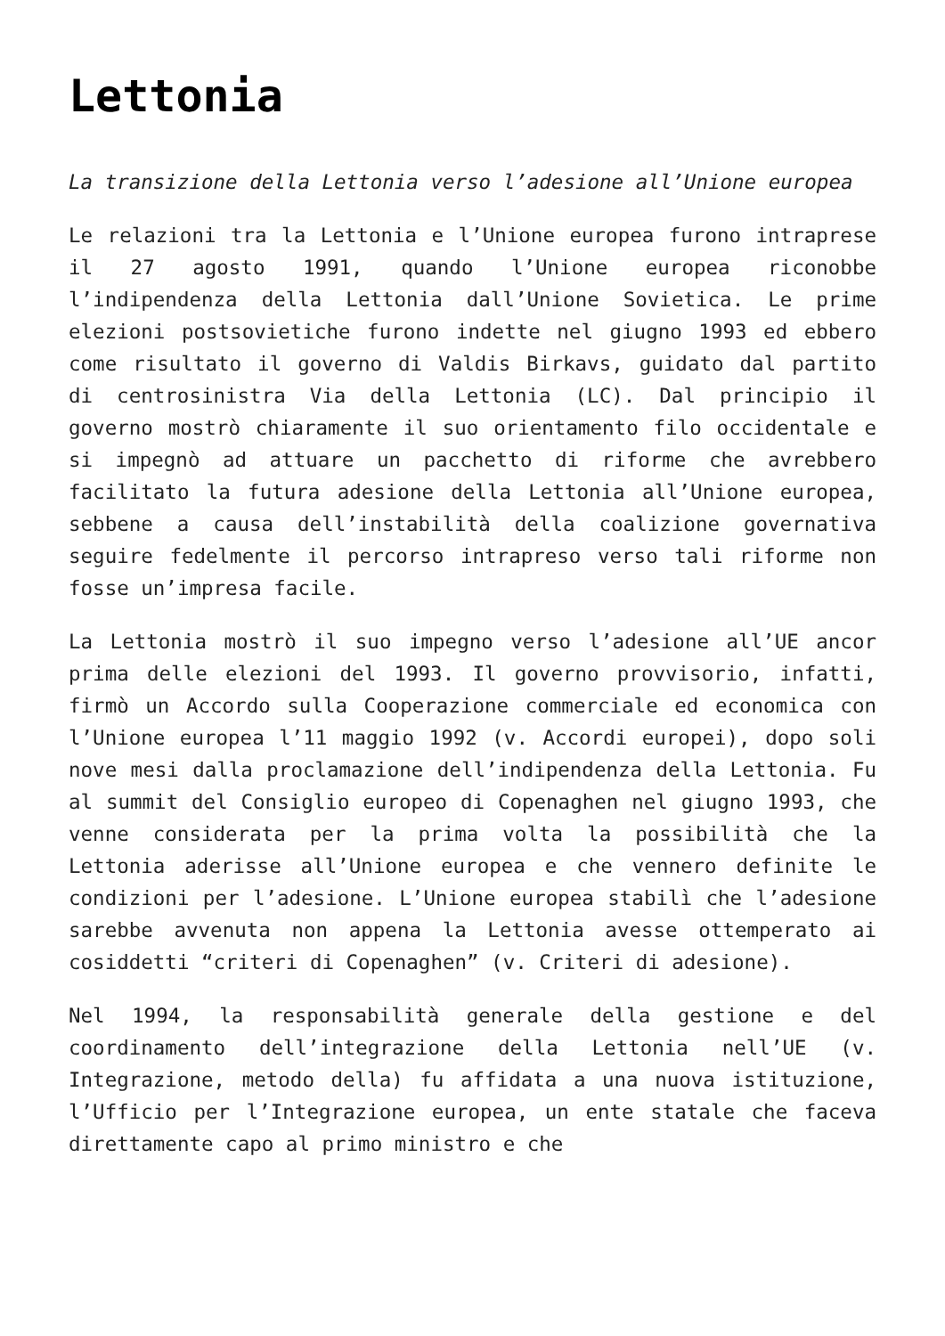Lettonia
La transizione della Lettonia verso l’adesione all’Unione europea
Le relazioni tra la Lettonia e l’Unione europea furono intraprese il 27 agosto 1991, quando l’Unione europea riconobbe l’indipendenza della Lettonia dall’Unione Sovietica. Le prime elezioni postsovietiche furono indette nel giugno 1993 ed ebbero come risultato il governo di Valdis Birkavs, guidato dal partito di centrosinistra Via della Lettonia (LC). Dal principio il governo mostrò chiaramente il suo orientamento filo occidentale e si impegnò ad attuare un pacchetto di riforme che avrebbero facilitato la futura adesione della Lettonia all’Unione europea, sebbene a causa dell’instabilità della coalizione governativa seguire fedelmente il percorso intrapreso verso tali riforme non fosse un’impresa facile.
La Lettonia mostrò il suo impegno verso l’adesione all’UE ancor prima delle elezioni del 1993. Il governo provvisorio, infatti, firmò un Accordo sulla Cooperazione commerciale ed economica con l’Unione europea l’11 maggio 1992 (v. Accordi europei), dopo soli nove mesi dalla proclamazione dell’indipendenza della Lettonia. Fu al summit del Consiglio europeo di Copenaghen nel giugno 1993, che venne considerata per la prima volta la possibilità che la Lettonia aderisse all’Unione europea e che vennero definite le condizioni per l’adesione. L’Unione europea stabilì che l’adesione sarebbe avvenuta non appena la Lettonia avesse ottemperato ai cosiddetti “criteri di Copenaghen” (v. Criteri di adesione).
Nel 1994, la responsabilità generale della gestione e del coordinamento dell’integrazione della Lettonia nell’UE (v. Integrazione, metodo della) fu affidata a una nuova istituzione, l’Ufficio per l’Integrazione europea, un ente statale che faceva direttamente capo al primo ministro e che